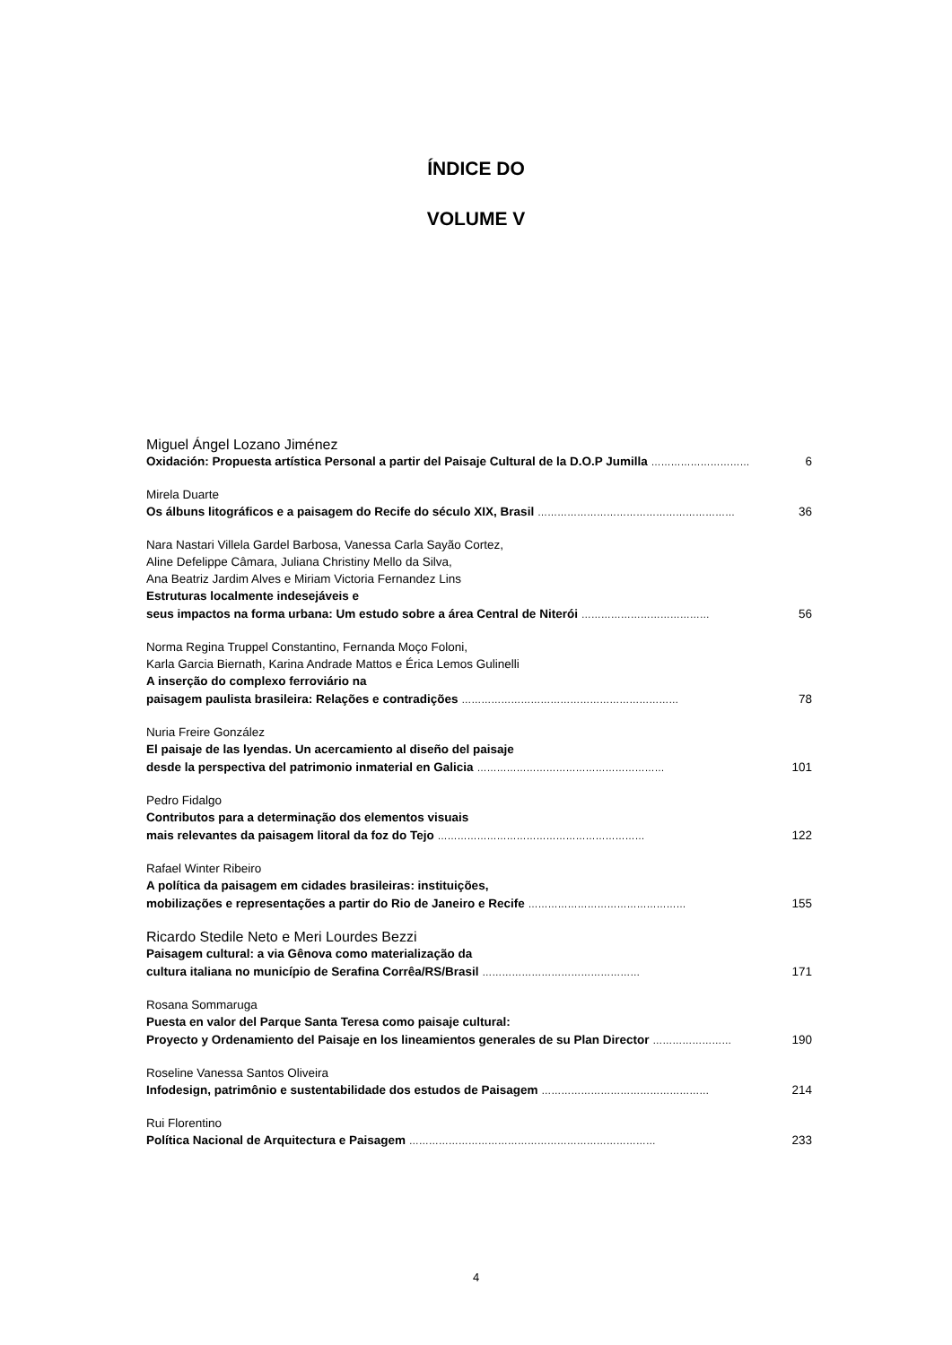ÍNDICE DO
VOLUME V
Miguel Ángel Lozano Jiménez
Oxidación: Propuesta artística Personal a partir del Paisaje Cultural de la D.O.P Jumilla …………………………
6
Mirela Duarte
Os álbuns litográficos e a paisagem do Recife do século XIX, Brasil ……………………………………………………
36
Nara Nastari Villela Gardel Barbosa, Vanessa Carla Sayão Cortez,
Aline Defelippe Câmara, Juliana Christiny Mello da Silva,
Ana Beatriz Jardim Alves e Miriam Victoria Fernandez Lins
Estruturas localmente indesejáveis e
seus impactos na forma urbana: Um estudo sobre a área Central de Niterói …………………………………
56
Norma Regina Truppel Constantino, Fernanda Moço Foloni,
Karla Garcia Biernath, Karina Andrade Mattos e Érica Lemos Gulinelli
A inserção do complexo ferroviário na
paisagem paulista brasileira: Relações e contradições …………………………………………………………
78
Nuria Freire González
El paisaje de las lyendas. Un acercamiento al diseño del paisaje
desde la perspectiva del patrimonio inmaterial en Galicia …………………………………………………
101
Pedro Fidalgo
Contributos para a determinação dos elementos visuais
mais relevantes da paisagem litoral da foz do Tejo ………………………………………………………
122
Rafael Winter Ribeiro
A política da paisagem em cidades brasileiras: instituições,
mobilizações e representações a partir do Rio de Janeiro e Recife …………………………………………
155
Ricardo Stedile Neto e Meri Lourdes Bezzi
Paisagem cultural: a via Gênova como materialização da
cultura italiana no município de Serafina Corrêa/RS/Brasil …………………………………………
171
Rosana Sommaruga
Puesta en valor del Parque Santa Teresa como paisaje cultural:
Proyecto y Ordenamiento del Paisaje en los lineamientos generales de su Plan Director ……………………
190
Roseline Vanessa Santos Oliveira
Infodesign, patrimônio e sustentabilidade dos estudos de Paisagem ……………………………………………
214
Rui Florentino
Política Nacional de Arquitectura e Paisagem …………………………………………………………………
233
4